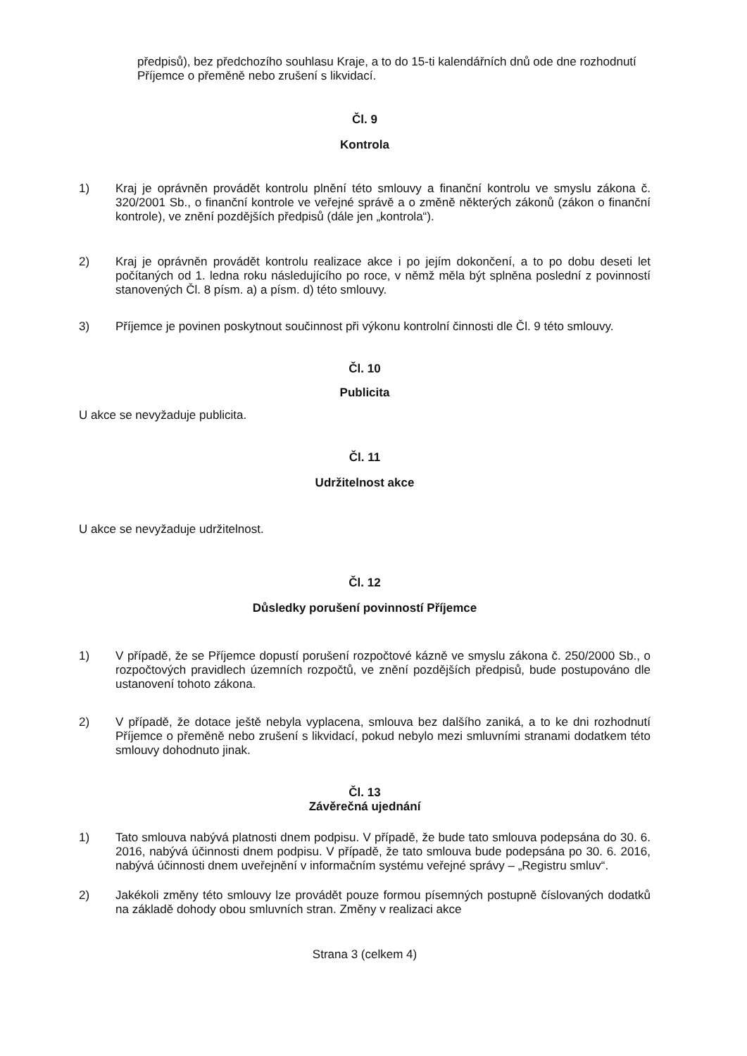předpisů), bez předchozího souhlasu Kraje, a to do 15-ti kalendářních dnů ode dne rozhodnutí Příjemce o přeměně nebo zrušení s likvidací.
Čl. 9
Kontrola
1) Kraj je oprávněn provádět kontrolu plnění této smlouvy a finanční kontrolu ve smyslu zákona č. 320/2001 Sb., o finanční kontrole ve veřejné správě a o změně některých zákonů (zákon o finanční kontrole), ve znění pozdějších předpisů (dále jen „kontrola“).
2) Kraj je oprávněn provádět kontrolu realizace akce i po jejím dokončení, a to po dobu deseti let počítaných od 1. ledna roku následujícího po roce, v němž měla být splněna poslední z povinností stanovených Čl. 8 písm. a) a písm. d) této smlouvy.
3) Příjemce je povinen poskytnout součinnost při výkonu kontrolní činnosti dle Čl. 9 této smlouvy.
Čl. 10
Publicita
U akce se nevyžaduje publicita.
Čl. 11
Udržitelnost akce
U akce se nevyžaduje udržitelnost.
Čl. 12
Důsledky porušení povinností Příjemce
1) V případě, že se Příjemce dopustí porušení rozpočtové kázně ve smyslu zákona č. 250/2000 Sb., o rozpočtových pravidlech územních rozpočtů, ve znění pozdějších předpisů, bude postupováno dle ustanovení tohoto zákona.
2) V případě, že dotace ještě nebyla vyplacena, smlouva bez dalšího zaniká, a to ke dni rozhodnutí Příjemce o přeměně nebo zrušení s likvidací, pokud nebylo mezi smluvními stranami dodatkem této smlouvy dohodnuto jinak.
Čl. 13
Závěrečná ujednání
1) Tato smlouva nabývá platnosti dnem podpisu. V případě, že bude tato smlouva podepsána do 30. 6. 2016, nabývá účinnosti dnem podpisu. V případě, že tato smlouva bude podepsána po 30. 6. 2016, nabývá účinnosti dnem uveřejnění v informačním systému veřejné správy – „Registru smluv“.
2) Jakékoli změny této smlouvy lze provádět pouze formou písemných postupně číslovaných dodatků na základě dohody obou smluvních stran. Změny v realizaci akce
Strana 3 (celkem 4)